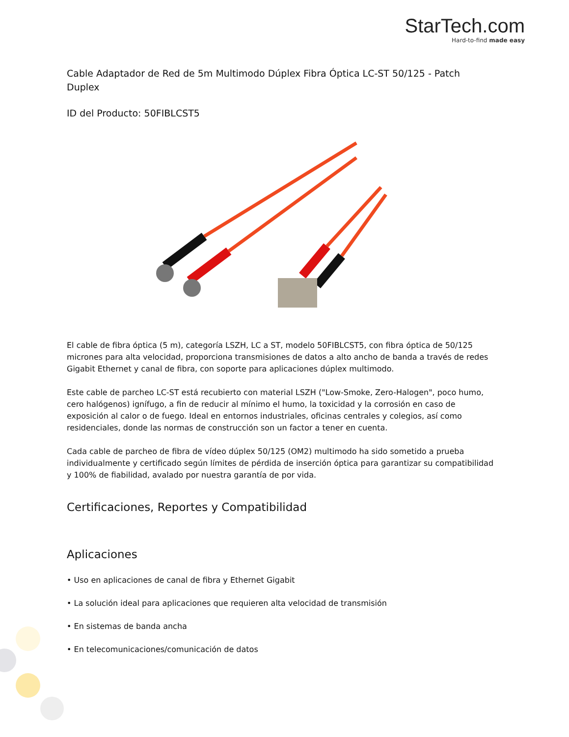StarTech.com
Hard-to-find made easy
Cable Adaptador de Red de 5m Multimodo Dúplex Fibra Óptica LC-ST 50/125 - Patch Duplex
ID del Producto: 50FIBLCST5
El cable de fibra óptica (5 m), categoría LSZH, LC a ST, modelo 50FIBLCST5, con fibra óptica de 50/125 micrones para alta velocidad, proporciona transmisiones de datos a alto ancho de banda a través de redes Gigabit Ethernet y canal de fibra, con soporte para aplicaciones dúplex multimodo.
Este cable de parcheo LC-ST está recubierto con material LSZH ("Low-Smoke, Zero-Halogen", poco humo, cero halógenos) ignífugo, a fin de reducir al mínimo el humo, la toxicidad y la corrosión en caso de exposición al calor o de fuego. Ideal en entornos industriales, oficinas centrales y colegios, así como residenciales, donde las normas de construcción son un factor a tener en cuenta.
Cada cable de parcheo de fibra de vídeo dúplex 50/125 (OM2) multimodo ha sido sometido a prueba individualmente y certificado según límites de pérdida de inserción óptica para garantizar su compatibilidad y 100% de fiabilidad, avalado por nuestra garantía de por vida.
Certificaciones, Reportes y Compatibilidad
Aplicaciones
• Uso en aplicaciones de canal de fibra y Ethernet Gigabit
• La solución ideal para aplicaciones que requieren alta velocidad de transmisión
• En sistemas de banda ancha
• En telecomunicaciones/comunicación de datos